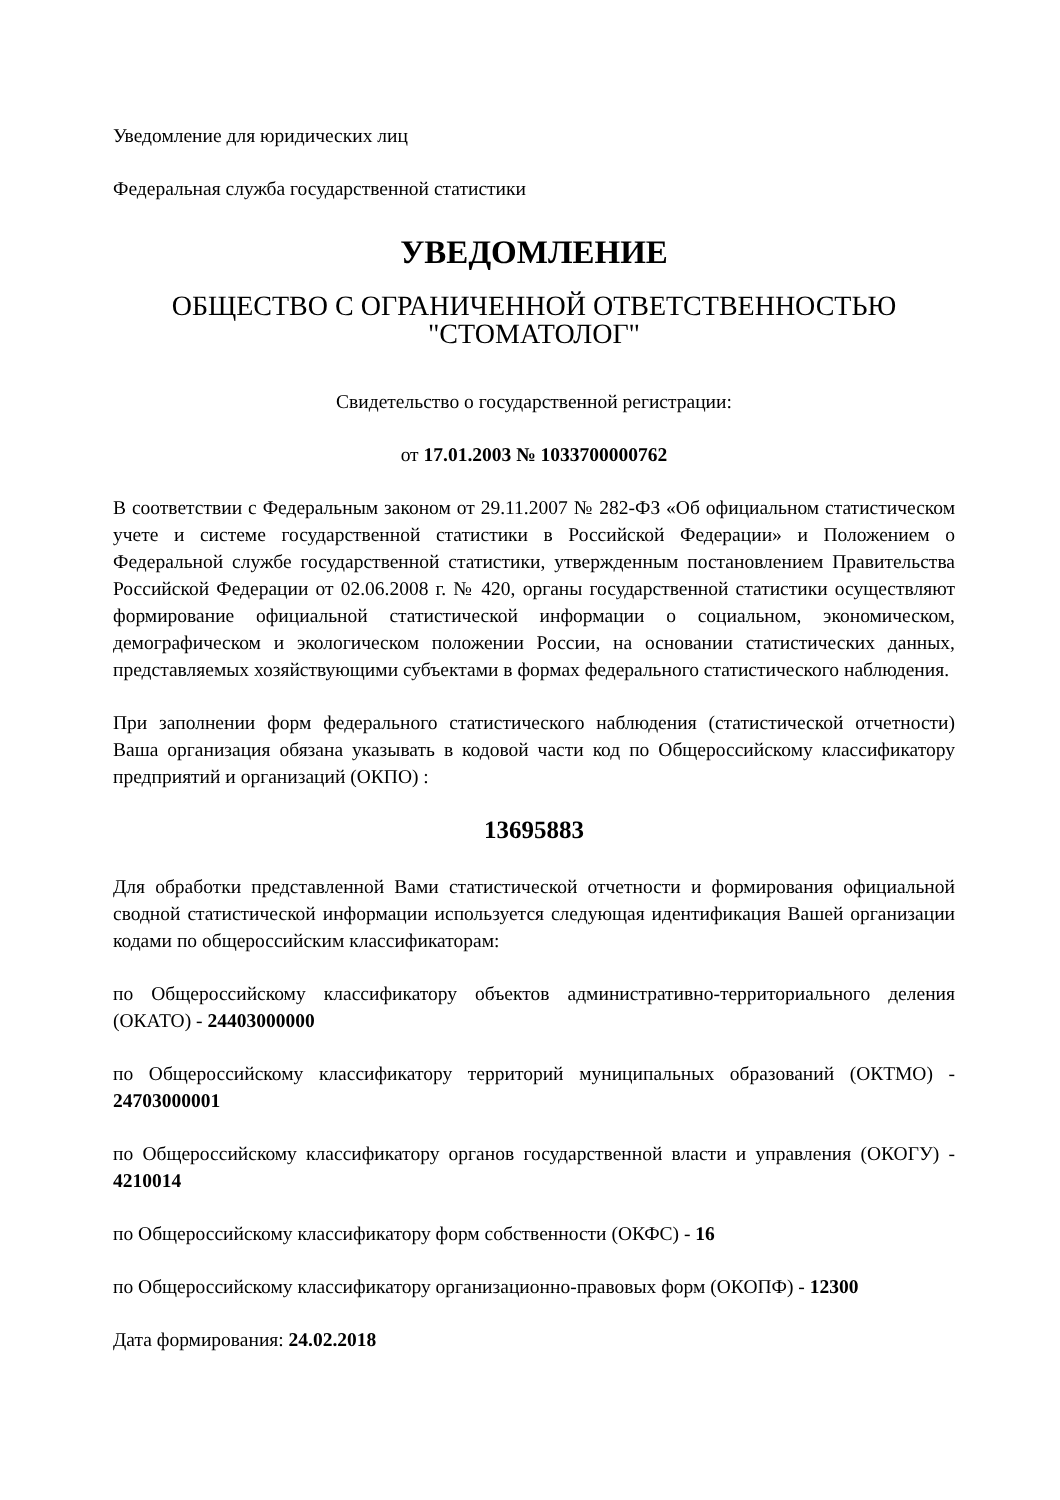Уведомление для юридических лиц
Федеральная служба государственной статистики
УВЕДОМЛЕНИЕ
ОБЩЕСТВО С ОГРАНИЧЕННОЙ ОТВЕТСТВЕННОСТЬЮ "СТОМАТОЛОГ"
Свидетельство о государственной регистрации:
от 17.01.2003 № 1033700000762
В соответствии с Федеральным законом от 29.11.2007 № 282-ФЗ «Об официальном статистическом учете и системе государственной статистики в Российской Федерации» и Положением о Федеральной службе государственной статистики, утвержденным постановлением Правительства Российской Федерации от 02.06.2008 г. № 420, органы государственной статистики осуществляют формирование официальной статистической информации о социальном, экономическом, демографическом и экологическом положении России, на основании статистических данных, представляемых хозяйствующими субъектами в формах федерального статистического наблюдения.
При заполнении форм федерального статистического наблюдения (статистической отчетности) Ваша организация обязана указывать в кодовой части код по Общероссийскому классификатору предприятий и организаций (ОКПО) :
13695883
Для обработки представленной Вами статистической отчетности и формирования официальной сводной статистической информации используется следующая идентификация Вашей организации кодами по общероссийским классификаторам:
по Общероссийскому классификатору объектов административно-территориального деления (ОКАТО) - 24403000000
по Общероссийскому классификатору территорий муниципальных образований (ОКТМО) - 24703000001
по Общероссийскому классификатору органов государственной власти и управления (ОКОГУ) - 4210014
по Общероссийскому классификатору форм собственности (ОКФС) - 16
по Общероссийскому классификатору организационно-правовых форм (ОКОПФ) - 12300
Дата формирования: 24.02.2018